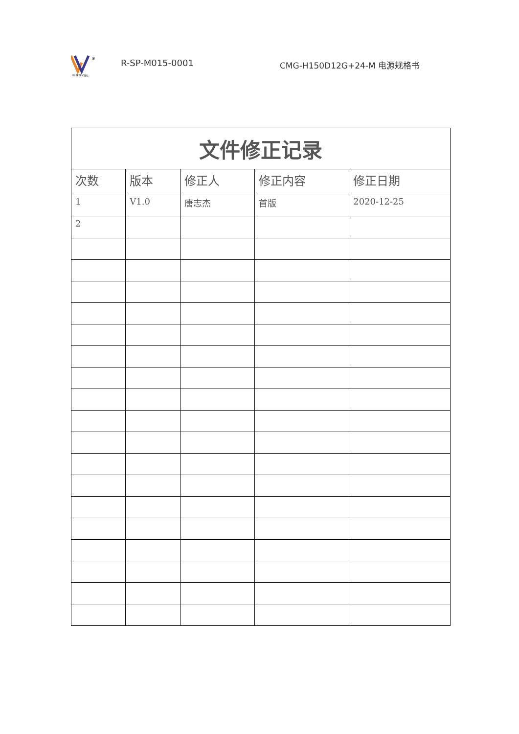®
WISEFFIC惟仕
R-SP-M015-0001 CMG-H150D12G+24-M 电源规格书
| 文件修正记录 | | | | |
| 次数 | 版本 | 修正人 | 修正内容 | 修正日期 |
| 1 | V1.0 | 唐志杰 | 首版 | 2020-12-25 |
| 2 | | | | |